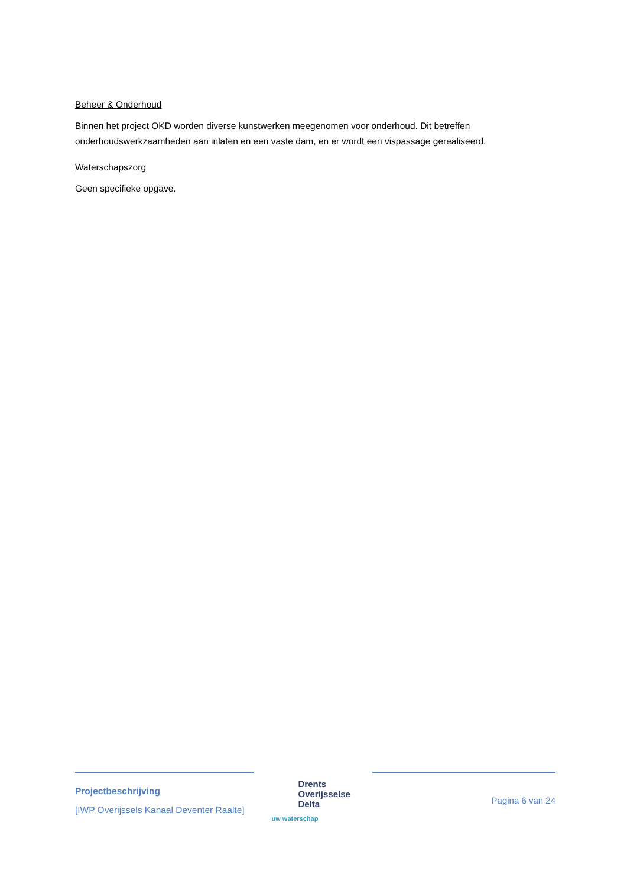Beheer & Onderhoud
Binnen het project OKD worden diverse kunstwerken meegenomen voor onderhoud. Dit betreffen onderhoudswerkzaamheden aan inlaten en een vaste dam, en er wordt een vispassage gerealiseerd.
Waterschapszorg
Geen specifieke opgave.
Projectbeschrijving
[IWP Overijssels Kanaal Deventer Raalte]
Drents
Overijsselse
Delta
uw waterschap
Pagina 6 van 24